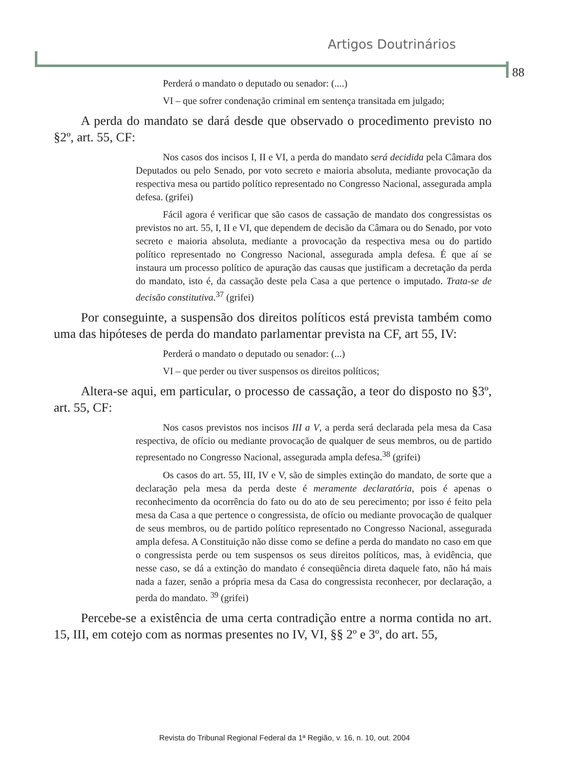Artigos Doutrinários
88
Perderá o mandato o deputado ou senador: (....)
VI – que sofrer condenação criminal em sentença transitada em julgado;
A perda do mandato se dará desde que observado o procedimento previsto no §2º, art. 55, CF:
Nos casos dos incisos I, II e VI, a perda do mandato será decidida pela Câmara dos Deputados ou pelo Senado, por voto secreto e maioria absoluta, mediante provocação da respectiva mesa ou partido político representado no Congresso Nacional, assegurada ampla defesa. (grifei)
Fácil agora é verificar que são casos de cassação de mandato dos congressistas os previstos no art. 55, I, II e VI, que dependem de decisão da Câmara ou do Senado, por voto secreto e maioria absoluta, mediante a provocação da respectiva mesa ou do partido político representado no Congresso Nacional, assegurada ampla defesa. É que aí se instaura um processo político de apuração das causas que justificam a decretação da perda do mandato, isto é, da cassação deste pela Casa a que pertence o imputado. Trata-se de decisão constitutiva.<sup>37</sup> (grifei)
Por conseguinte, a suspensão dos direitos políticos está prevista também como uma das hipóteses de perda do mandato parlamentar prevista na CF, art 55, IV:
Perderá o mandato o deputado ou senador: (...)
VI – que perder ou tiver suspensos os direitos políticos;
Altera-se aqui, em particular, o processo de cassação, a teor do disposto no §3º, art. 55, CF:
Nos casos previstos nos incisos III a V, a perda será declarada pela mesa da Casa respectiva, de ofício ou mediante provocação de qualquer de seus membros, ou de partido representado no Congresso Nacional, assegurada ampla defesa.<sup>38</sup> (grifei)
Os casos do art. 55, III, IV e V, são de simples extinção do mandato, de sorte que a declaração pela mesa da perda deste é meramente declaratória, pois é apenas o reconhecimento da ocorrência do fato ou do ato de seu perecimento; por isso é feito pela mesa da Casa a que pertence o congressista, de ofício ou mediante provocação de qualquer de seus membros, ou de partido político representado no Congresso Nacional, assegurada ampla defesa. A Constituição não disse como se define a perda do mandato no caso em que o congressista perde ou tem suspensos os seus direitos políticos, mas, à evidência, que nesse caso, se dá a extinção do mandato é conseqüência direta daquele fato, não há mais nada a fazer, senão a própria mesa da Casa do congressista reconhecer, por declaração, a perda do mandato. <sup>39</sup> (grifei)
Percebe-se a existência de uma certa contradição entre a norma contida no art. 15, III, em cotejo com as normas presentes no IV, VI, §§ 2º e 3º, do art. 55,
Revista do Tribunal Regional Federal da 1ª Região, v. 16, n. 10, out. 2004